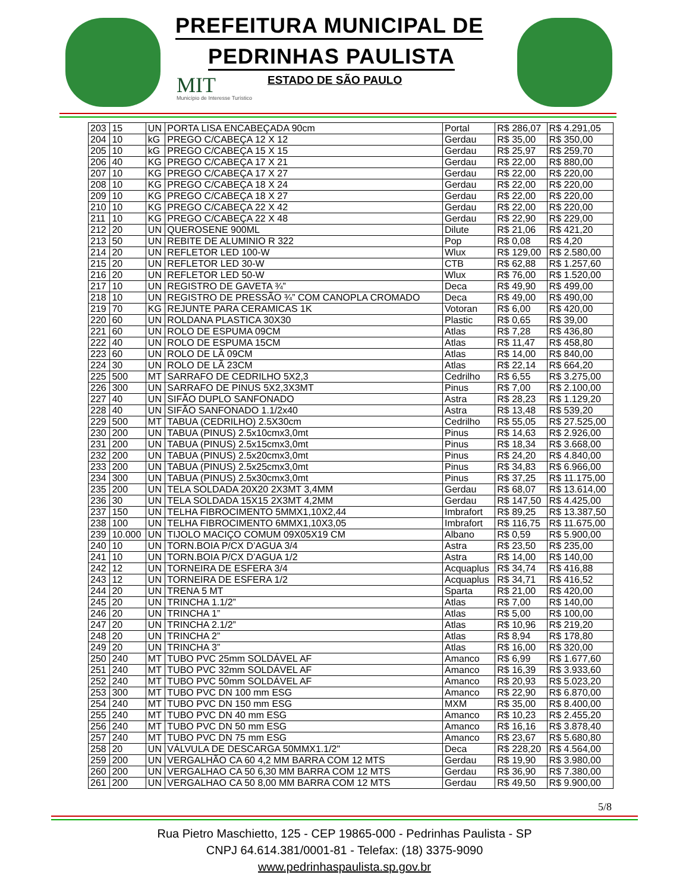PREFEITURA MUNICIPAL DE
PEDRINHAS PAULISTA
MIT
Município de Interesse Turístico
ESTADO DE SÃO PAULO
| 203 | 15 | UN | PORTA LISA ENCABEÇADA 90cm | Portal | R$ 286,07 | R$ 4.291,05 |
| 204 | 10 | kG | PREGO C/CABEÇA 12 X 12 | Gerdau | R$ 35,00 | R$ 350,00 |
| 205 | 10 | kG | PREGO C/CABEÇA 15 X 15 | Gerdau | R$ 25,97 | R$ 259,70 |
| 206 | 40 | KG | PREGO C/CABEÇA 17 X 21 | Gerdau | R$ 22,00 | R$ 880,00 |
| 207 | 10 | KG | PREGO C/CABEÇA 17 X 27 | Gerdau | R$ 22,00 | R$ 220,00 |
| 208 | 10 | KG | PREGO C/CABEÇA 18 X 24 | Gerdau | R$ 22,00 | R$ 220,00 |
| 209 | 10 | KG | PREGO C/CABEÇA 18 X 27 | Gerdau | R$ 22,00 | R$ 220,00 |
| 210 | 10 | KG | PREGO C/CABEÇA 22 X 42 | Gerdau | R$ 22,00 | R$ 220,00 |
| 211 | 10 | KG | PREGO C/CABEÇA 22 X 48 | Gerdau | R$ 22,90 | R$ 229,00 |
| 212 | 20 | UN | QUEROSENE 900ML | Dilute | R$ 21,06 | R$ 421,20 |
| 213 | 50 | UN | REBITE DE ALUMINIO R 322 | Pop | R$ 0,08 | R$ 4,20 |
| 214 | 20 | UN | REFLETOR LED 100-W | Wlux | R$ 129,00 | R$ 2.580,00 |
| 215 | 20 | UN | REFLETOR LED 30-W | CTB | R$ 62,88 | R$ 1.257,60 |
| 216 | 20 | UN | REFLETOR LED 50-W | Wlux | R$ 76,00 | R$ 1.520,00 |
| 217 | 10 | UN | REGISTRO DE GAVETA ¾” | Deca | R$ 49,90 | R$ 499,00 |
| 218 | 10 | UN | REGISTRO DE PRESSÃO ¾” COM CANOPLA CROMADO | Deca | R$ 49,00 | R$ 490,00 |
| 219 | 70 | KG | REJUNTE PARA CERAMICAS 1K | Votoran | R$ 6,00 | R$ 420,00 |
| 220 | 60 | UN | ROLDANA PLASTICA 30X30 | Plastic | R$ 0,65 | R$ 39,00 |
| 221 | 60 | UN | ROLO DE ESPUMA 09CM | Atlas | R$ 7,28 | R$ 436,80 |
| 222 | 40 | UN | ROLO DE ESPUMA 15CM | Atlas | R$ 11,47 | R$ 458,80 |
| 223 | 60 | UN | ROLO DE LÃ 09CM | Atlas | R$ 14,00 | R$ 840,00 |
| 224 | 30 | UN | ROLO DE LÃ 23CM | Atlas | R$ 22,14 | R$ 664,20 |
| 225 | 500 | MT | SARRAFO DE CEDRILHO 5X2,3 | Cedrilho | R$ 6,55 | R$ 3.275,00 |
| 226 | 300 | UN | SARRAFO DE PINUS 5X2,3X3MT | Pinus | R$ 7,00 | R$ 2.100,00 |
| 227 | 40 | UN | SIFÃO DUPLO SANFONADO | Astra | R$ 28,23 | R$ 1.129,20 |
| 228 | 40 | UN | SIFÃO SANFONADO 1.1/2x40 | Astra | R$ 13,48 | R$ 539,20 |
| 229 | 500 | MT | TABUA (CEDRILHO) 2.5X30cm | Cedrilho | R$ 55,05 | R$ 27.525,00 |
| 230 | 200 | UN | TABUA (PINUS) 2.5x10cmx3,0mt | Pinus | R$ 14,63 | R$ 2.926,00 |
| 231 | 200 | UN | TABUA (PINUS) 2.5x15cmx3,0mt | Pinus | R$ 18,34 | R$ 3.668,00 |
| 232 | 200 | UN | TABUA (PINUS) 2.5x20cmx3,0mt | Pinus | R$ 24,20 | R$ 4.840,00 |
| 233 | 200 | UN | TABUA (PINUS) 2.5x25cmx3,0mt | Pinus | R$ 34,83 | R$ 6.966,00 |
| 234 | 300 | UN | TABUA (PINUS) 2.5x30cmx3,0mt | Pinus | R$ 37,25 | R$ 11.175,00 |
| 235 | 200 | UN | TELA SOLDADA 20X20 2X3MT 3,4MM | Gerdau | R$ 68,07 | R$ 13.614,00 |
| 236 | 30 | UN | TELA SOLDADA 15X15 2X3MT 4,2MM | Gerdau | R$ 147,50 | R$ 4.425,00 |
| 237 | 150 | UN | TELHA FIBROCIMENTO 5MMX1,10X2,44 | Imbrafort | R$ 89,25 | R$ 13.387,50 |
| 238 | 100 | UN | TELHA FIBROCIMENTO 6MMX1,10X3,05 | Imbrafort | R$ 116,75 | R$ 11.675,00 |
| 239 | 10.000 | UN | TIJOLO MACIÇO COMUM 09X05X19 CM | Albano | R$ 0,59 | R$ 5.900,00 |
| 240 | 10 | UN | TORN.BOIA P/CX D’AGUA 3/4 | Astra | R$ 23,50 | R$ 235,00 |
| 241 | 10 | UN | TORN.BOIA P/CX D’AGUA 1/2 | Astra | R$ 14,00 | R$ 140,00 |
| 242 | 12 | UN | TORNEIRA DE ESFERA 3/4 | Acquaplus | R$ 34,74 | R$ 416,88 |
| 243 | 12 | UN | TORNEIRA DE ESFERA 1/2 | Acquaplus | R$ 34,71 | R$ 416,52 |
| 244 | 20 | UN | TRENA 5 MT | Sparta | R$ 21,00 | R$ 420,00 |
| 245 | 20 | UN | TRINCHA 1.1/2” | Atlas | R$ 7,00 | R$ 140,00 |
| 246 | 20 | UN | TRINCHA 1” | Atlas | R$ 5,00 | R$ 100,00 |
| 247 | 20 | UN | TRINCHA 2.1/2” | Atlas | R$ 10,96 | R$ 219,20 |
| 248 | 20 | UN | TRINCHA 2” | Atlas | R$ 8,94 | R$ 178,80 |
| 249 | 20 | UN | TRINCHA 3” | Atlas | R$ 16,00 | R$ 320,00 |
| 250 | 240 | MT | TUBO PVC 25mm SOLDÁVEL AF | Amanco | R$ 6,99 | R$ 1.677,60 |
| 251 | 240 | MT | TUBO PVC 32mm SOLDÁVEL AF | Amanco | R$ 16,39 | R$ 3.933,60 |
| 252 | 240 | MT | TUBO PVC 50mm SOLDÁVEL AF | Amanco | R$ 20,93 | R$ 5.023,20 |
| 253 | 300 | MT | TUBO PVC DN 100 mm ESG | Amanco | R$ 22,90 | R$ 6.870,00 |
| 254 | 240 | MT | TUBO PVC DN 150 mm ESG | MXM | R$ 35,00 | R$ 8.400,00 |
| 255 | 240 | MT | TUBO PVC DN 40 mm ESG | Amanco | R$ 10,23 | R$ 2.455,20 |
| 256 | 240 | MT | TUBO PVC DN 50 mm ESG | Amanco | R$ 16,16 | R$ 3.878,40 |
| 257 | 240 | MT | TUBO PVC DN 75 mm ESG | Amanco | R$ 23,67 | R$ 5.680,80 |
| 258 | 20 | UN | VÁLVULA DE DESCARGA 50MMX1.1/2" | Deca | R$ 228,20 | R$ 4.564,00 |
| 259 | 200 | UN | VERGALHÃO CA 60 4,2 MM BARRA COM 12 MTS | Gerdau | R$ 19,90 | R$ 3.980,00 |
| 260 | 200 | UN | VERGALHAO CA 50 6,30 MM BARRA COM 12 MTS | Gerdau | R$ 36,90 | R$ 7.380,00 |
| 261 | 200 | UN | VERGALHAO CA 50 8,00 MM BARRA COM 12 MTS | Gerdau | R$ 49,50 | R$ 9.900,00 |
5/8
Rua Pietro Maschietto, 125 - CEP 19865-000 - Pedrinhas Paulista - SP
CNPJ 64.614.381/0001-81 - Telefax: (18) 3375-9090
www.pedrinhaspaulista.sp.gov.br